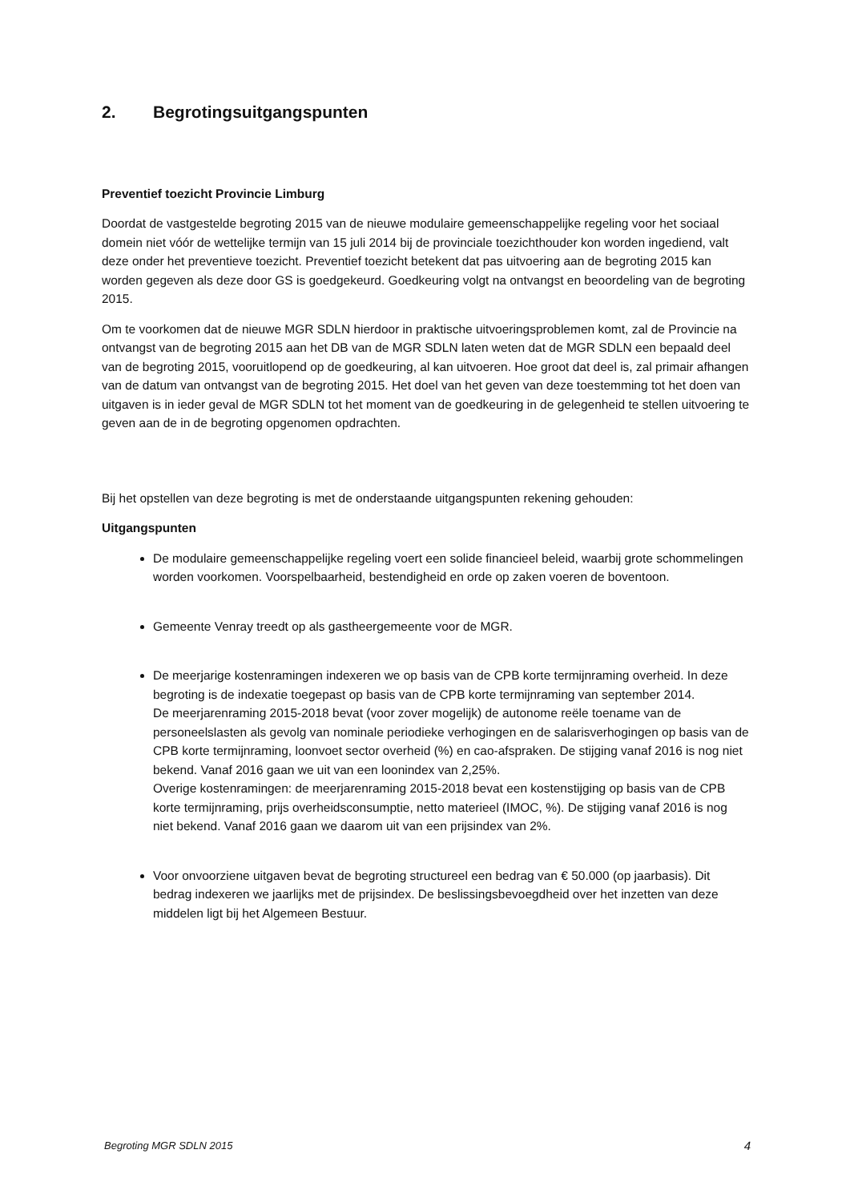2. Begrotingsuitgangspunten
Preventief toezicht Provincie Limburg
Doordat de vastgestelde begroting 2015 van de nieuwe modulaire gemeenschappelijke regeling voor het sociaal domein niet vóór de wettelijke termijn van 15 juli 2014 bij de provinciale toezichthouder kon worden ingediend, valt deze onder het preventieve toezicht. Preventief toezicht betekent dat pas uitvoering aan de begroting 2015 kan worden gegeven als deze door GS is goedgekeurd. Goedkeuring volgt na ontvangst en beoordeling van de begroting 2015.
Om te voorkomen dat de nieuwe MGR SDLN hierdoor in praktische uitvoeringsproblemen komt, zal de Provincie na ontvangst van de begroting 2015 aan het DB van de MGR SDLN laten weten dat de MGR SDLN een bepaald deel van de begroting 2015, vooruitlopend op de goedkeuring, al kan uitvoeren. Hoe groot dat deel is, zal primair afhangen van de datum van ontvangst van de begroting 2015. Het doel van het geven van deze toestemming tot het doen van uitgaven is in ieder geval de MGR SDLN tot het moment van de goedkeuring in de gelegenheid te stellen uitvoering te geven aan de in de begroting opgenomen opdrachten.
Bij het opstellen van deze begroting is met de onderstaande uitgangspunten rekening gehouden:
Uitgangspunten
De modulaire gemeenschappelijke regeling voert een solide financieel beleid, waarbij grote schommelingen worden voorkomen. Voorspelbaarheid, bestendigheid en orde op zaken voeren de boventoon.
Gemeente Venray treedt op als gastheergemeente voor de MGR.
De meerjarige kostenramingen indexeren we op basis van de CPB korte termijnraming overheid. In deze begroting is de indexatie toegepast op basis van de CPB korte termijnraming van september 2014.
De meerjarenraming 2015-2018 bevat (voor zover mogelijk) de autonome reële toename van de personeelslasten als gevolg van nominale periodieke verhogingen en de salarisverhogingen op basis van de CPB korte termijnraming, loonvoet sector overheid (%) en cao-afspraken. De stijging vanaf 2016 is nog niet bekend. Vanaf 2016 gaan we uit van een loonindex van 2,25%.
Overige kostenramingen: de meerjarenraming 2015-2018 bevat een kostenstijging op basis van de CPB korte termijnraming, prijs overheidsconsumptie, netto materieel (IMOC, %). De stijging vanaf 2016 is nog niet bekend. Vanaf 2016 gaan we daarom uit van een prijsindex van 2%.
Voor onvoorziene uitgaven bevat de begroting structureel een bedrag van € 50.000 (op jaarbasis). Dit bedrag indexeren we jaarlijks met de prijsindex. De beslissingsbevoegdheid over het inzetten van deze middelen ligt bij het Algemeen Bestuur.
Begroting MGR SDLN 2015 4